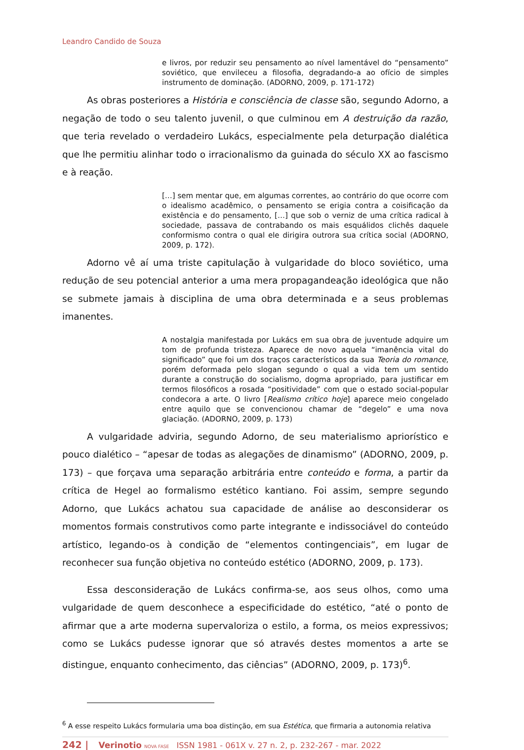Leandro Candido de Souza
e livros, por reduzir seu pensamento ao nível lamentável do “pensamento” soviético, que envileceu a filosofia, degradando-a ao ofício de simples instrumento de dominação. (ADORNO, 2009, p. 171-172)
As obras posteriores a História e consciência de classe são, segundo Adorno, a negação de todo o seu talento juvenil, o que culminou em A destruição da razão, que teria revelado o verdadeiro Lukács, especialmente pela deturpação dialética que lhe permitiu alinhar todo o irracionalismo da guinada do século XX ao fascismo e à reação.
[…] sem mentar que, em algumas correntes, ao contrário do que ocorre com o idealismo acadêmico, o pensamento se erigia contra a coisificação da existência e do pensamento, […] que sob o verniz de uma crítica radical à sociedade, passava de contrabando os mais esquálidos clichês daquele conformismo contra o qual ele dirigira outrora sua crítica social (ADORNO, 2009, p. 172).
Adorno vê aí uma triste capitulação à vulgaridade do bloco soviético, uma redução de seu potencial anterior a uma mera propagandeação ideológica que não se submete jamais à disciplina de uma obra determinada e a seus problemas imanentes.
A nostalgia manifestada por Lukács em sua obra de juventude adquire um tom de profunda tristeza. Aparece de novo aquela “imanência vital do significado” que foi um dos traços característicos da sua Teoria do romance, porém deformada pelo slogan segundo o qual a vida tem um sentido durante a construção do socialismo, dogma apropriado, para justificar em termos filosóficos a rosada “positividade” com que o estado social-popular condecora a arte. O livro [Realismo crítico hoje] aparece meio congelado entre aquilo que se convencionou chamar de “degelo” e uma nova glaciação. (ADORNO, 2009, p. 173)
A vulgaridade adviria, segundo Adorno, de seu materialismo apriorístico e pouco dialético – “apesar de todas as alegações de dinamismo” (ADORNO, 2009, p. 173) – que forçava uma separação arbitrária entre conteúdo e forma, a partir da crítica de Hegel ao formalismo estético kantiano. Foi assim, sempre segundo Adorno, que Lukács achatou sua capacidade de análise ao desconsiderar os momentos formais construtivos como parte integrante e indissociável do conteúdo artístico, legando-os à condição de “elementos contingenciais”, em lugar de reconhecer sua função objetiva no conteúdo estético (ADORNO, 2009, p. 173).
Essa desconsideração de Lukács confirma-se, aos seus olhos, como uma vulgaridade de quem desconhece a especificidade do estético, “até o ponto de afirmar que a arte moderna supervaloriza o estilo, a forma, os meios expressivos; como se Lukács pudesse ignorar que só através destes momentos a arte se distingue, enquanto conhecimento, das ciências” (ADORNO, 2009, p. 173)<sup>6</sup>.
<sup>6</sup> A esse respeito Lukács formularia uma boa distinção, em sua Estética, que firmaria a autonomia relativa
242 | Verinotio NOVA FASE ISSN 1981 - 061X v. 27 n. 2, p. 232-267 - mar. 2022